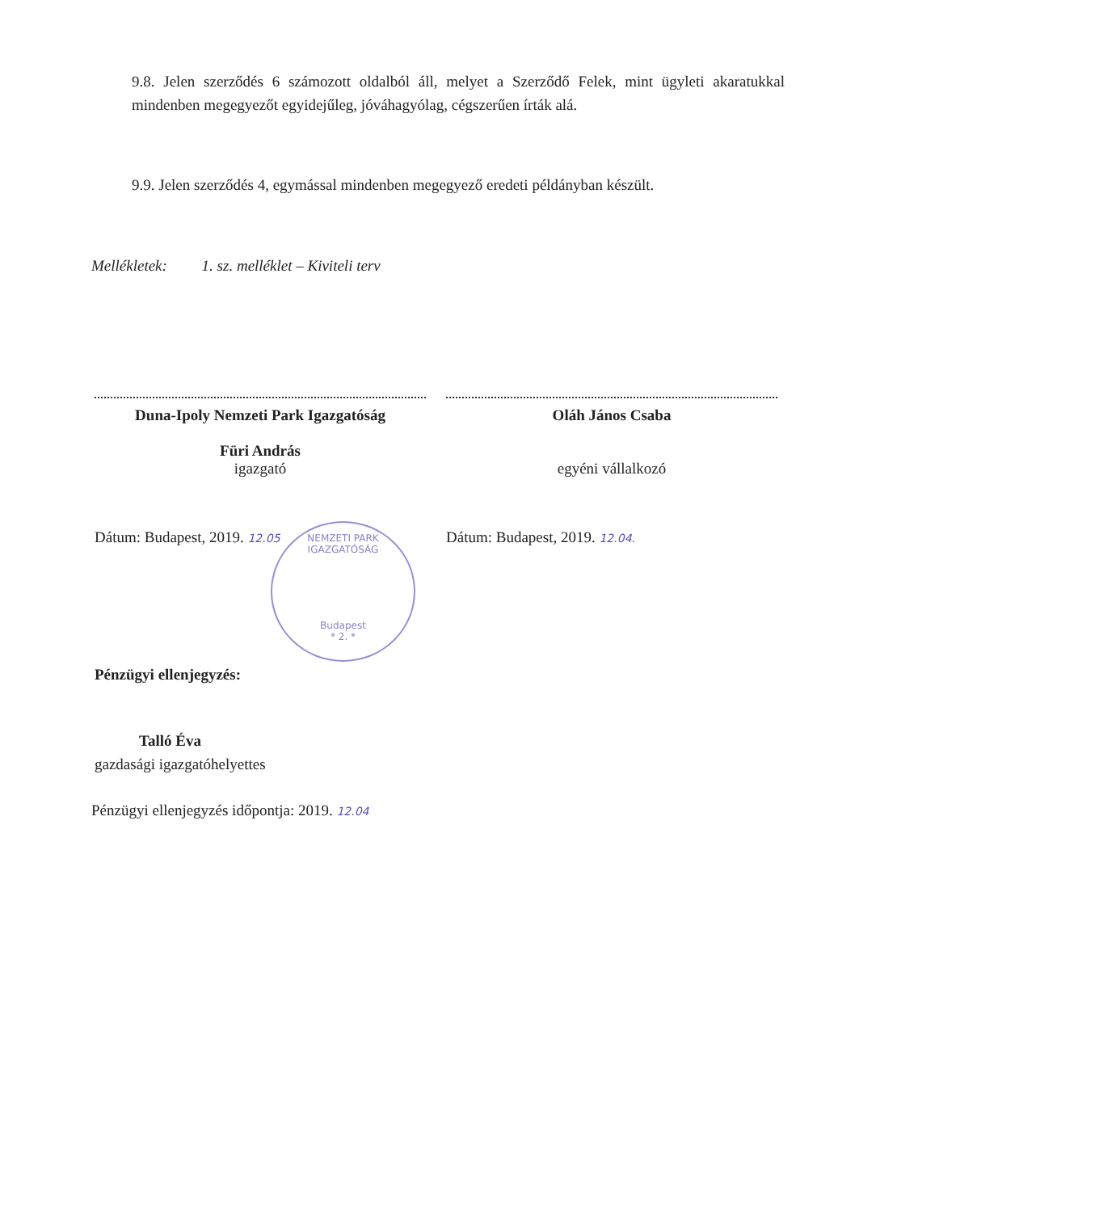9.8. Jelen szerződés 6 számozott oldalból áll, melyet a Szerződő Felek, mint ügyleti akaratukkal mindenben megegyezőt egyidejűleg, jóváhagyólag, cégszerűen írták alá.
9.9. Jelen szerződés 4, egymással mindenben megegyező eredeti példányban készült.
Mellékletek: 1. sz. melléklet – Kiviteli terv
Duna-Ipoly Nemzeti Park Igazgatóság
Füri András
igazgató
Oláh János Csaba
egyéni vállalkozó
Dátum: Budapest, 2019. 12.05 Dátum: Budapest, 2019. 12.04.
NEMZETI PARK IGAZGATÓSÁG
Budapest
* 2. *
Pénzügyi ellenjegyzés:
Talló Éva
gazdasági igazgatóhelyettes
Pénzügyi ellenjegyzés időpontja: 2019. 12.04